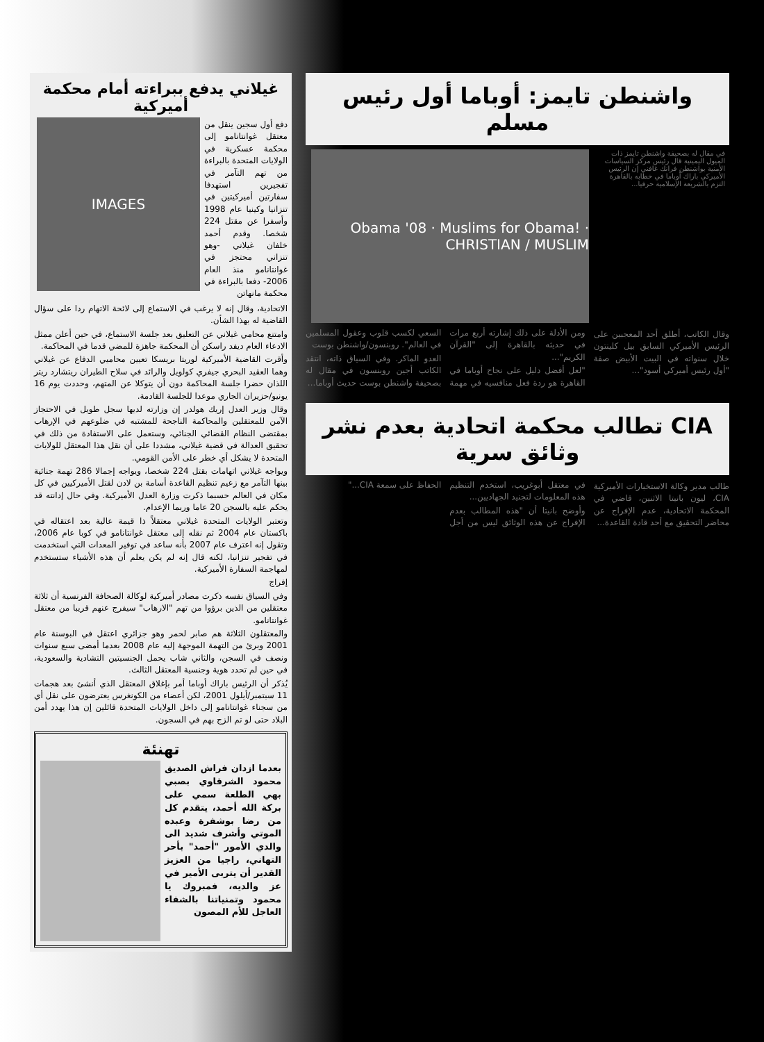واشنطن تايمز: أوباما أول رئيس مسلم
في مقال له بصحيفة واشنطن تايمز ذات الميول اليمينية قال رئيس مركز السياسات الأمنية بواشنطن فرانك غافني إن الرئيس الأميركي باراك أوباما في خطابه بالقاهرة التزم بالشريعة الإسلامية حرفيا...
Obama '08 · Muslims for Obama! · CHRISTIAN / MUSLIM
وقال الكاتب، أطلق أحد المعجبين على الرئيس الأميركي السابق بيل كلينتون خلال سنواته في البيت الأبيض صفة "أول رئيس أميركي أسود"...
ومن الأدلة على ذلك إشارته أربع مرات في حديثه بالقاهرة إلى "القرآن الكريم"...
"لعل أفضل دليل على نجاح أوباما في القاهرة هو ردة فعل منافسيه في مهمة السعي لكسب قلوب وعقول المسلمين في العالم". روبنسون/واشنطن بوست
العدو الماكر. وفي السياق ذاته، انتقد الكاتب أجين روبنسون في مقال له بصحيفة واشنطن بوست حديث أوباما...
CIA تطالب محكمة اتحادية بعدم نشر وثائق سرية
طالب مدير وكالة الاستخبارات الأميركية CIA، ليون بانيتا الاثنين، قاضي في المحكمة الاتحادية، عدم الإفراج عن محاضر التحقيق مع أحد قادة القاعدة...
في معتقل أبوغريب، استخدم التنظيم هذه المعلومات لتجنيد الجهاديين...
وأوضح بانيتا أن "هذه المطالب بعدم الإفراج عن هذه الوثائق ليس من أجل الحفاظ على سمعة CIA..."
غيلاني يدفع ببراءته أمام محكمة أميركية
دفع أول سجين ينقل من معتقل غوانتانامو إلى محكمة عسكرية في الولايات المتحدة بالبراءة من تهم التآمر في تفجيرين استهدفا سفارتين أميركيتين في تنزانيا وكينيا عام 1998 وأسفرا عن مقتل 224 شخصا. وقدم أحمد خلفان غيلاني -وهو تنزاني محتجز في غوانتانامو منذ العام 2006- دفعا بالبراءة في محكمة مانهاتن
IMAGES
الاتحادية، وقال إنه لا يرغب في الاستماع إلى لائحة الاتهام ردا على سؤال القاضية له بهذا الشأن.
وامتنع محامي غيلاني عن التعليق بعد جلسة الاستماع، في حين أعلن ممثل الادعاء العام ديفد راسكن أن المحكمة جاهزة للمضي قدما في المحاكمة.
وأقرت القاضية الأميركية لوريتا بريسكا تعيين محاميي الدفاع عن غيلاني وهما العقيد البحري جيفري كولويل والرائد في سلاح الطيران ريتشارد ريتر اللذان حضرا جلسة المحاكمة دون أن يتوكلا عن المتهم، وحددت يوم 16 يونيو/حزيران الجاري موعدا للجلسة القادمة.
وقال وزير العدل إريك هولدر إن وزارته لديها سجل طويل في الاحتجاز الآمن للمعتقلين والمحاكمة الناجحة للمشتبه في ضلوعهم في الإرهاب بمقتضى النظام القضائي الجنائي، وستعمل على الاستفادة من ذلك في تحقيق العدالة في قضية غيلاني، مشددا على أن نقل هذا المعتقل للولايات المتحدة لا يشكل أي خطر على الأمن القومي.
ويواجه غيلاني اتهامات بقتل 224 شخصا، ويواجه إجمالا 286 تهمة جنائية بينها التآمر مع زعيم تنظيم القاعدة أسامة بن لادن لقتل الأميركيين في كل مكان في العالم حسبما ذكرت وزارة العدل الأميركية. وفي حال إدانته قد يحكم عليه بالسجن 20 عاما وربما الإعدام.
وتعتبر الولايات المتحدة غيلاني معتقلاً ذا قيمة عالية بعد اعتقاله في باكستان عام 2004 ثم نقله إلى معتقل غوانتانامو في كوبا عام 2006، وتقول إنه اعترف عام 2007 بأنه ساعد في توفير المعدات التي استخدمت في تفجير تنزانيا، لكنه قال إنه لم يكن يعلم أن هذه الأشياء ستستخدم لمهاجمة السفارة الأميركية.
إفراج
وفي السياق نفسه ذكرت مصادر أميركية لوكالة الصحافة الفرنسية أن ثلاثة معتقلين من الذين برؤوا من تهم "الارهاب" سيفرج عنهم قريبا من معتقل غوانتانامو.
والمعتقلون الثلاثة هم صابر لحمر وهو جزائري اعتقل في البوسنة عام 2001 وبرئ من التهمة الموجهة إليه عام 2008 بعدما أمضى سبع سنوات ونصف في السجن، والثاني شاب يحمل الجنسيتين التشادية والسعودية، في حين لم تحدد هوية وجنسية المعتقل الثالث.
يُذكر أن الرئيس باراك أوباما أمر بإغلاق المعتقل الذي أنشئ بعد هجمات 11 سبتمبر/أيلول 2001، لكن أعضاء من الكونغرس يعترضون على نقل أي من سجناء غوانتانامو إلى داخل الولايات المتحدة قائلين إن هذا يهدد أمن البلاد حتى لو تم الزج بهم في السجون.
تهنئة
بعدما ازدان فراش الصديق محمود الشرقاوي بصبي بهي الطلعة سمي على بركة الله أحمد، يتقدم كل من رضا بوشفرة وعبده الموتي وأشرف شديد الى والدي الأمور "أحمد" بأحر التهاني، راجيا من العزيز القدير أن يتربى الأمير في عز والديه، فمبروك يا محمود وتمنياتنا بالشفاء العاجل للأم المصون